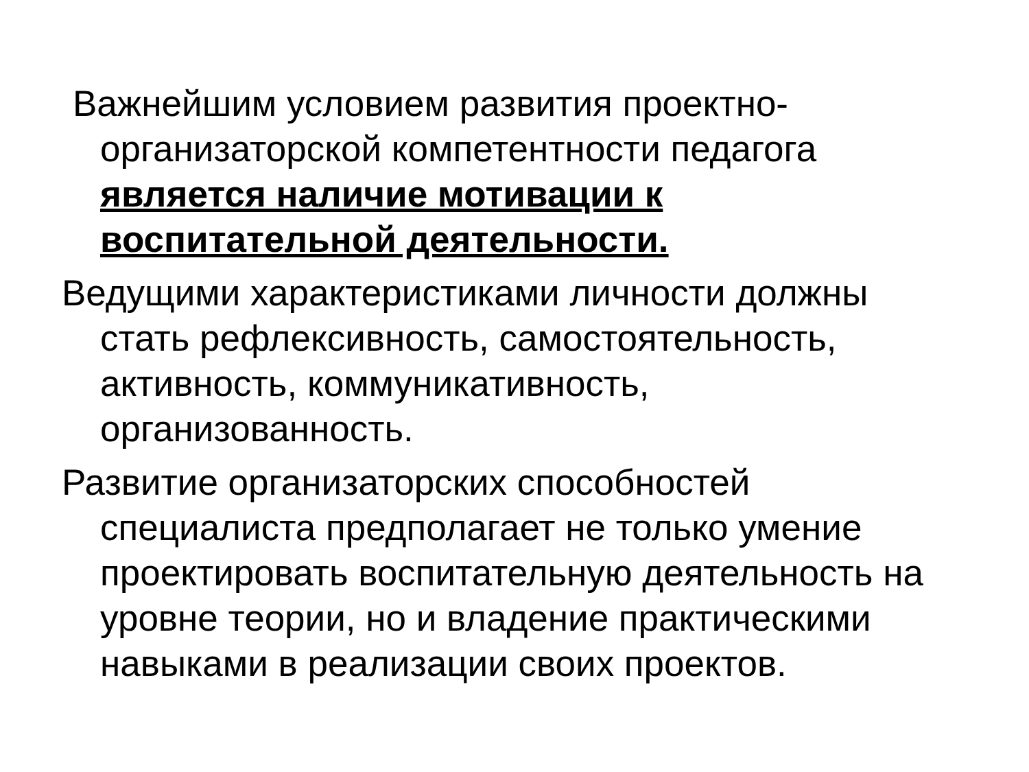Важнейшим условием развития проектно-организаторской компетентности педагога является наличие мотивации к воспитательной деятельности.
Ведущими характеристиками личности должны стать рефлексивность, самостоятельность, активность, коммуникативность, организованность.
Развитие организаторских способностей специалиста предполагает не только умение проектировать воспитательную деятельность на уровне теории, но и владение практическими навыками в реализации своих проектов.